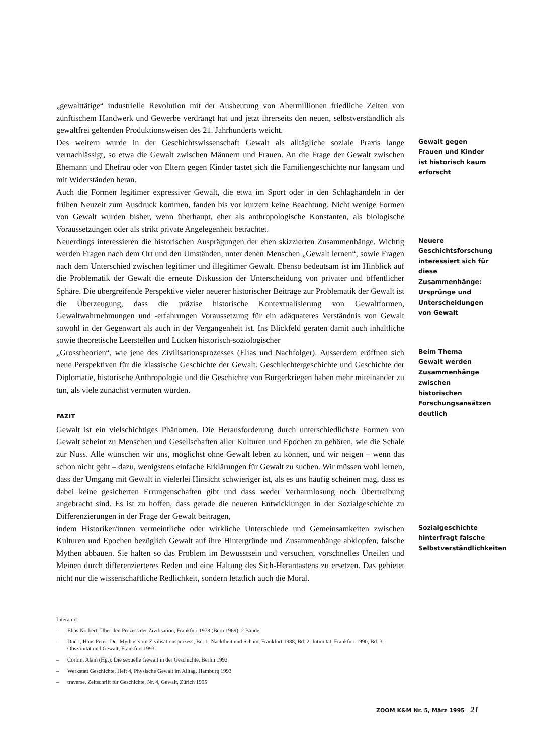„gewalttätige“ industrielle Revolution mit der Ausbeutung von Abermillionen friedliche Zeiten von zünftischem Handwerk und Gewerbe verdrängt hat und jetzt ihrerseits den neuen, selbstverständlich als gewaltfrei geltenden Produktionsweisen des 21. Jahrhunderts weicht.
Des weitern wurde in der Geschichtswissenschaft Gewalt als alltägliche soziale Praxis lange vernachlässigt, so etwa die Gewalt zwischen Männern und Frauen. An die Frage der Gewalt zwischen Ehemann und Ehefrau oder von Eltern gegen Kinder tastet sich die Familiengeschichte nur langsam und mit Widerständen heran.
Auch die Formen legitimer expressiver Gewalt, die etwa im Sport oder in den Schlaghändeln in der frühen Neuzeit zum Ausdruck kommen, fanden bis vor kurzem keine Beachtung. Nicht wenige Formen von Gewalt wurden bisher, wenn überhaupt, eher als anthropologische Konstanten, als biologische Voraussetzungen oder als strikt private Angelegenheit betrachtet.
Gewalt gegen Frauen und Kinder ist historisch kaum erforscht
Neuerdings interessieren die historischen Ausprägungen der eben skizzierten Zusammenhänge. Wichtig werden Fragen nach dem Ort und den Umständen, unter denen Menschen „Gewalt lernen“, sowie Fragen nach dem Unterschied zwischen legitimer und illegitimer Gewalt. Ebenso bedeutsam ist im Hinblick auf die Problematik der Gewalt die erneute Diskussion der Unterscheidung von privater und öffentlicher Sphäre. Die übergreifende Perspektive vieler neuerer historischer Beiträge zur Problematik der Gewalt ist die Überzeugung, dass die präzise historische Kontextualisierung von Gewaltformen, Gewaltwahrnehmungen und -erfahrungen Voraussetzung für ein adäquateres Verständnis von Gewalt sowohl in der Gegenwart als auch in der Vergangenheit ist. Ins Blickfeld geraten damit auch inhaltliche sowie theoretische Leerstellen und Lücken historisch-soziologischer
Neuere Geschichtsforschung interessiert sich für diese Zusammenhänge: Ursprünge und Unterscheidungen von Gewalt
„Grosstheorien“, wie jene des Zivilisationsprozesses (Elias und Nachfolger). Ausserdem eröffnen sich neue Perspektiven für die klassische Geschichte der Gewalt. Geschlechtergeschichte und Geschichte der Diplomatie, historische Anthropologie und die Geschichte von Bürgerkriegen haben mehr miteinander zu tun, als viele zunächst vermuten würden.
FAZIT
Gewalt ist ein vielschichtiges Phänomen. Die Herausforderung durch unterschiedlichste Formen von Gewalt scheint zu Menschen und Gesellschaften aller Kulturen und Epochen zu gehören, wie die Schale zur Nuss. Alle wünschen wir uns, möglichst ohne Gewalt leben zu können, und wir neigen – wenn das schon nicht geht – dazu, wenigstens einfache Erklärungen für Gewalt zu suchen. Wir müssen wohl lernen, dass der Umgang mit Gewalt in vielerlei Hinsicht schwieriger ist, als es uns häufig scheinen mag, dass es dabei keine gesicherten Errungenschaften gibt und dass weder Verharmlosung noch Übertreibung angebracht sind. Es ist zu hoffen, dass gerade die neueren Entwicklungen in der Sozialgeschichte zu Differenzierungen in der Frage der Gewalt beitragen,
Beim Thema Gewalt werden Zusammenhänge zwischen historischen Forschungsansätzen deutlich
indem Historiker/innen vermeintliche oder wirkliche Unterschiede und Gemeinsamkeiten zwischen Kulturen und Epochen bezüglich Gewalt auf ihre Hintergründe und Zusammenhänge abklopfen, falsche Mythen abbauen. Sie halten so das Problem im Bewusstsein und versuchen, vorschnelles Urteilen und Meinen durch differenzierteres Reden und eine Haltung des Sich-Herantastens zu ersetzen. Das gebietet nicht nur die wissenschaftliche Redlichkeit, sondern letztlich auch die Moral.
Sozialgeschichte hinterfragt falsche Selbstverständlichkeiten
Literatur:
– Elias,Norbert: Über den Prozess der Zivilisation, Frankfurt 1978 (Bern 1969), 2 Bände
– Duerr, Hans Peter: Der Mythos vom Zivilisationsprozess, Bd. 1: Nacktheit und Scham, Frankfurt 1988, Bd. 2: Intimität, Frankfurt 1990, Bd. 3: Obszönität und Gewalt, Frankfurt 1993
– Corbin, Alain (Hg.): Die sexuelle Gewalt in der Geschichte, Berlin 1992
– Werkstatt Geschichte. Heft 4, Physische Gewalt im Alltag, Hamburg 1993
– traverse. Zeitschrift für Geschichte, Nr. 4, Gewalt, Zürich 1995
ZOOM K&M Nr. 5, März 1995 21